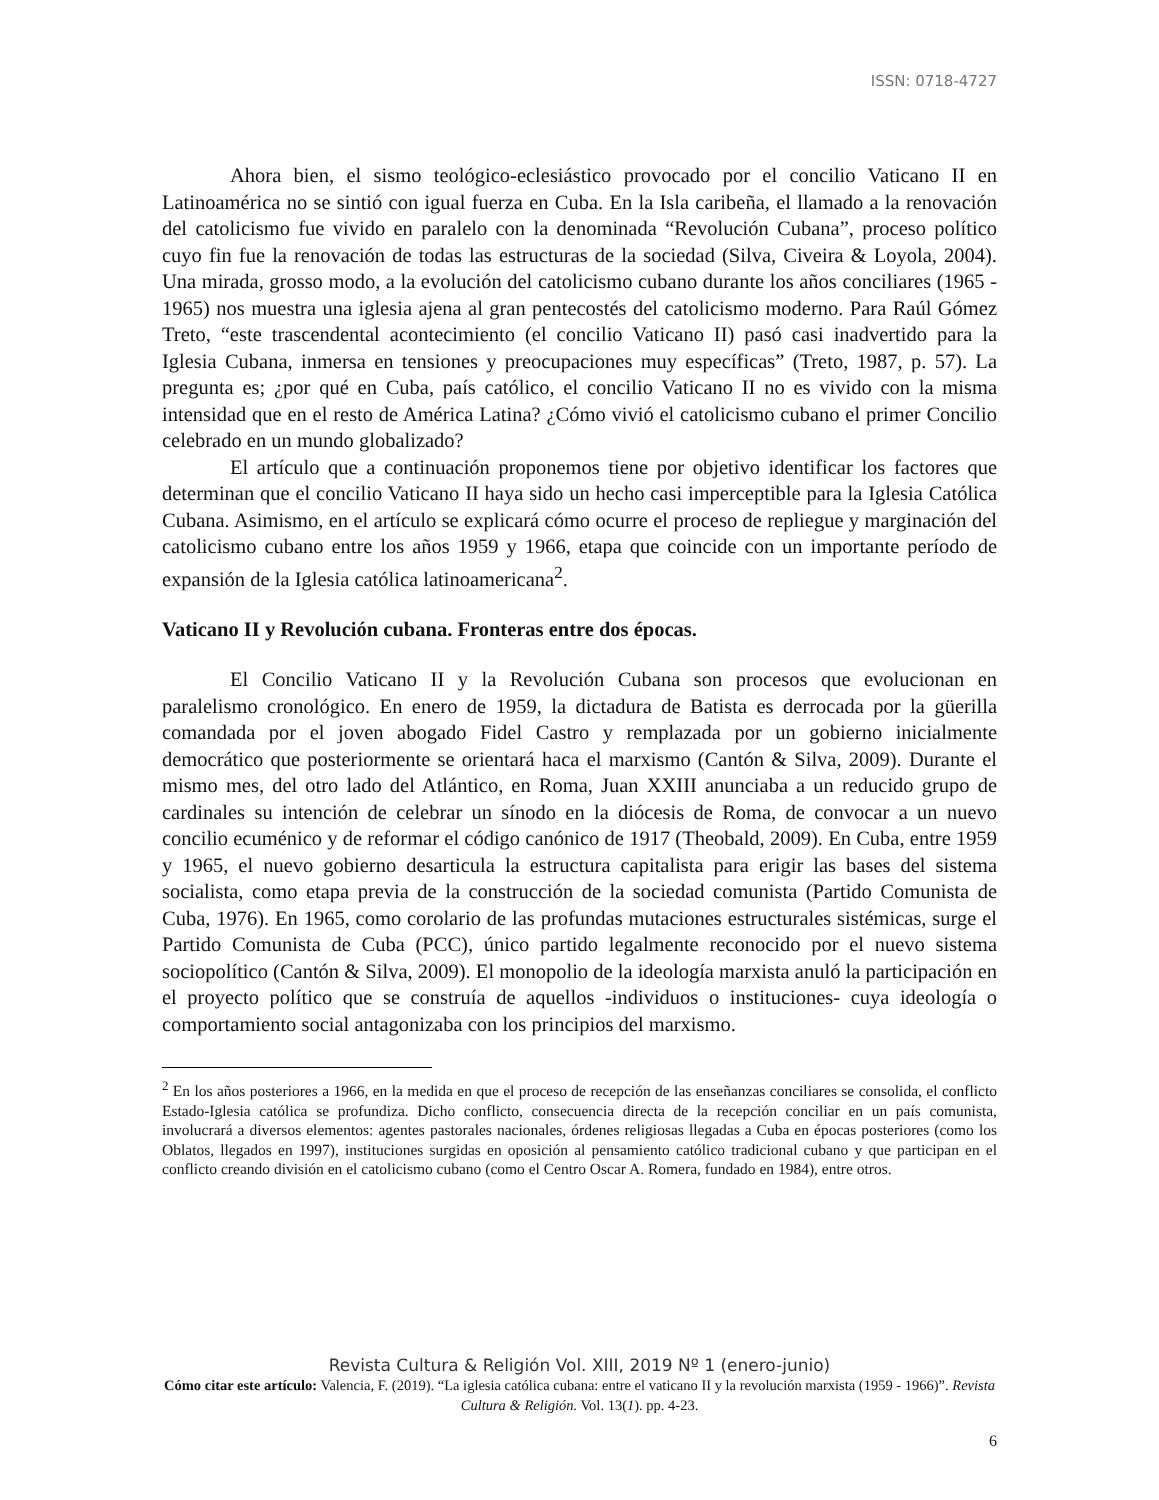ISSN: 0718-4727
Ahora bien, el sismo teológico-eclesiástico provocado por el concilio Vaticano II en Latinoamérica no se sintió con igual fuerza en Cuba. En la Isla caribeña, el llamado a la renovación del catolicismo fue vivido en paralelo con la denominada “Revolución Cubana”, proceso político cuyo fin fue la renovación de todas las estructuras de la sociedad (Silva, Civeira & Loyola, 2004). Una mirada, grosso modo, a la evolución del catolicismo cubano durante los años conciliares (1965 - 1965) nos muestra una iglesia ajena al gran pentecostés del catolicismo moderno. Para Raúl Gómez Treto, “este trascendental acontecimiento (el concilio Vaticano II) pasó casi inadvertido para la Iglesia Cubana, inmersa en tensiones y preocupaciones muy específicas” (Treto, 1987, p. 57). La pregunta es; ¿por qué en Cuba, país católico, el concilio Vaticano II no es vivido con la misma intensidad que en el resto de América Latina? ¿Cómo vivió el catolicismo cubano el primer Concilio celebrado en un mundo globalizado?
El artículo que a continuación proponemos tiene por objetivo identificar los factores que determinan que el concilio Vaticano II haya sido un hecho casi imperceptible para la Iglesia Católica Cubana. Asimismo, en el artículo se explicará cómo ocurre el proceso de repliegue y marginación del catolicismo cubano entre los años 1959 y 1966, etapa que coincide con un importante período de expansión de la Iglesia católica latinoamericana<sup>2</sup>.
Vaticano II y Revolución cubana. Fronteras entre dos épocas.
El Concilio Vaticano II y la Revolución Cubana son procesos que evolucionan en paralelismo cronológico. En enero de 1959, la dictadura de Batista es derrocada por la güerilla comandada por el joven abogado Fidel Castro y remplazada por un gobierno inicialmente democrático que posteriormente se orientará haca el marxismo (Cantón & Silva, 2009). Durante el mismo mes, del otro lado del Atlántico, en Roma, Juan XXIII anunciaba a un reducido grupo de cardinales su intención de celebrar un sínodo en la diócesis de Roma, de convocar a un nuevo concilio ecuménico y de reformar el código canónico de 1917 (Theobald, 2009). En Cuba, entre 1959 y 1965, el nuevo gobierno desarticula la estructura capitalista para erigir las bases del sistema socialista, como etapa previa de la construcción de la sociedad comunista (Partido Comunista de Cuba, 1976). En 1965, como corolario de las profundas mutaciones estructurales sistémicas, surge el Partido Comunista de Cuba (PCC), único partido legalmente reconocido por el nuevo sistema sociopolítico (Cantón & Silva, 2009). El monopolio de la ideología marxista anuló la participación en el proyecto político que se construía de aquellos -individuos o instituciones- cuya ideología o comportamiento social antagonizaba con los principios del marxismo.
<sup>2</sup> En los años posteriores a 1966, en la medida en que el proceso de recepción de las enseñanzas conciliares se consolida, el conflicto Estado-Iglesia católica se profundiza. Dicho conflicto, consecuencia directa de la recepción conciliar en un país comunista, involucrará a diversos elementos: agentes pastorales nacionales, órdenes religiosas llegadas a Cuba en épocas posteriores (como los Oblatos, llegados en 1997), instituciones surgidas en oposición al pensamiento católico tradicional cubano y que participan en el conflicto creando división en el catolicismo cubano (como el Centro Oscar A. Romera, fundado en 1984), entre otros.
Revista Cultura & Religión Vol. XIII, 2019 Nº 1 (enero-junio)
Cómo citar este artículo: Valencia, F. (2019). “La iglesia católica cubana: entre el vaticano II y la revolución marxista (1959 - 1966)”. Revista Cultura & Religión. Vol. 13(1). pp. 4-23.
6